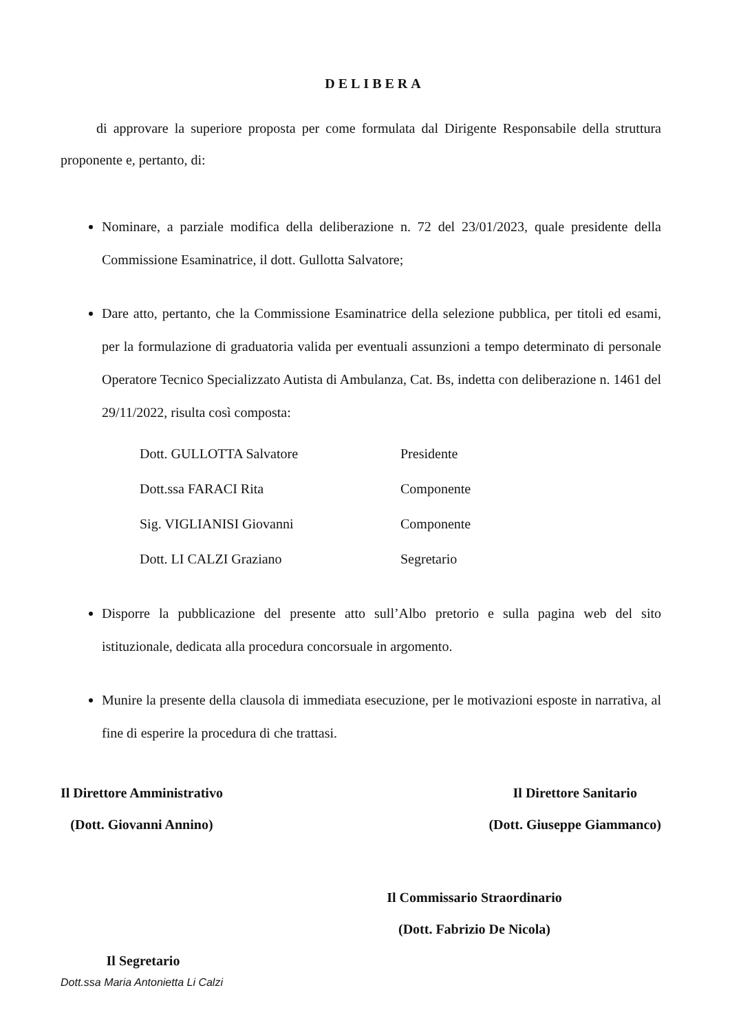DELIBERA
di approvare la superiore proposta per come formulata dal Dirigente Responsabile della struttura proponente e, pertanto, di:
Nominare, a parziale modifica della deliberazione n. 72 del 23/01/2023, quale presidente della Commissione Esaminatrice, il dott. Gullotta Salvatore;
Dare atto, pertanto, che la Commissione Esaminatrice della selezione pubblica, per titoli ed esami, per la formulazione di graduatoria valida per eventuali assunzioni a tempo determinato di personale Operatore Tecnico Specializzato Autista di Ambulanza, Cat. Bs, indetta con deliberazione n. 1461 del 29/11/2022, risulta così composta:
| Dott. GULLOTTA Salvatore | Presidente |
| Dott.ssa FARACI Rita | Componente |
| Sig. VIGLIANISI Giovanni | Componente |
| Dott. LI CALZI Graziano | Segretario |
Disporre la pubblicazione del presente atto sull’Albo pretorio e sulla pagina web del sito istituzionale, dedicata alla procedura concorsuale in argomento.
Munire la presente della clausola di immediata esecuzione, per le motivazioni esposte in narrativa, al fine di esperire la procedura di che trattasi.
Il Direttore Amministrativo
(Dott. Giovanni Annino)
Il Direttore Sanitario
(Dott. Giuseppe Giammanco)
Il Commissario Straordinario
(Dott. Fabrizio De Nicola)
Il Segretario
Dott.ssa Maria Antonietta Li Calzi